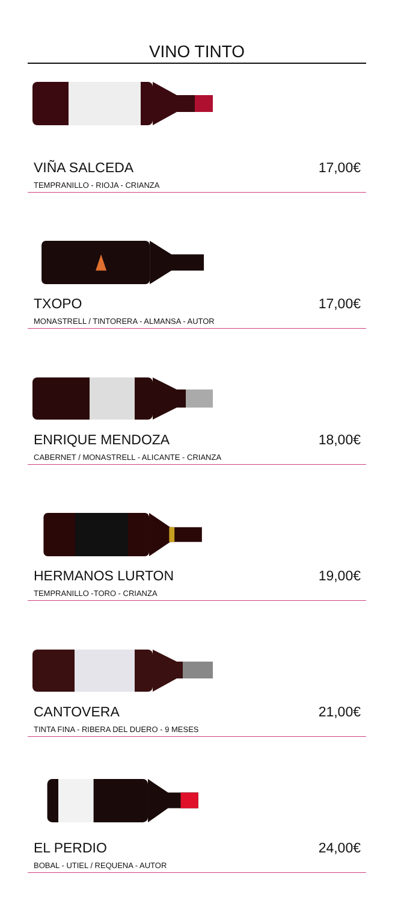VINO TINTO
VIÑA SALCEDA 17,00€
TEMPRANILLO - RIOJA - CRIANZA
TXOPO 17,00€
MONASTRELL / TINTORERA - ALMANSA - AUTOR
ENRIQUE MENDOZA 18,00€
CABERNET / MONASTRELL - ALICANTE - CRIANZA
HERMANOS LURTON 19,00€
TEMPRANILLO -TORO - CRIANZA
CANTOVERA 21,00€
TINTA FINA - RIBERA DEL DUERO - 9 MESES
EL PERDIO 24,00€
BOBAL - UTIEL / REQUENA - AUTOR